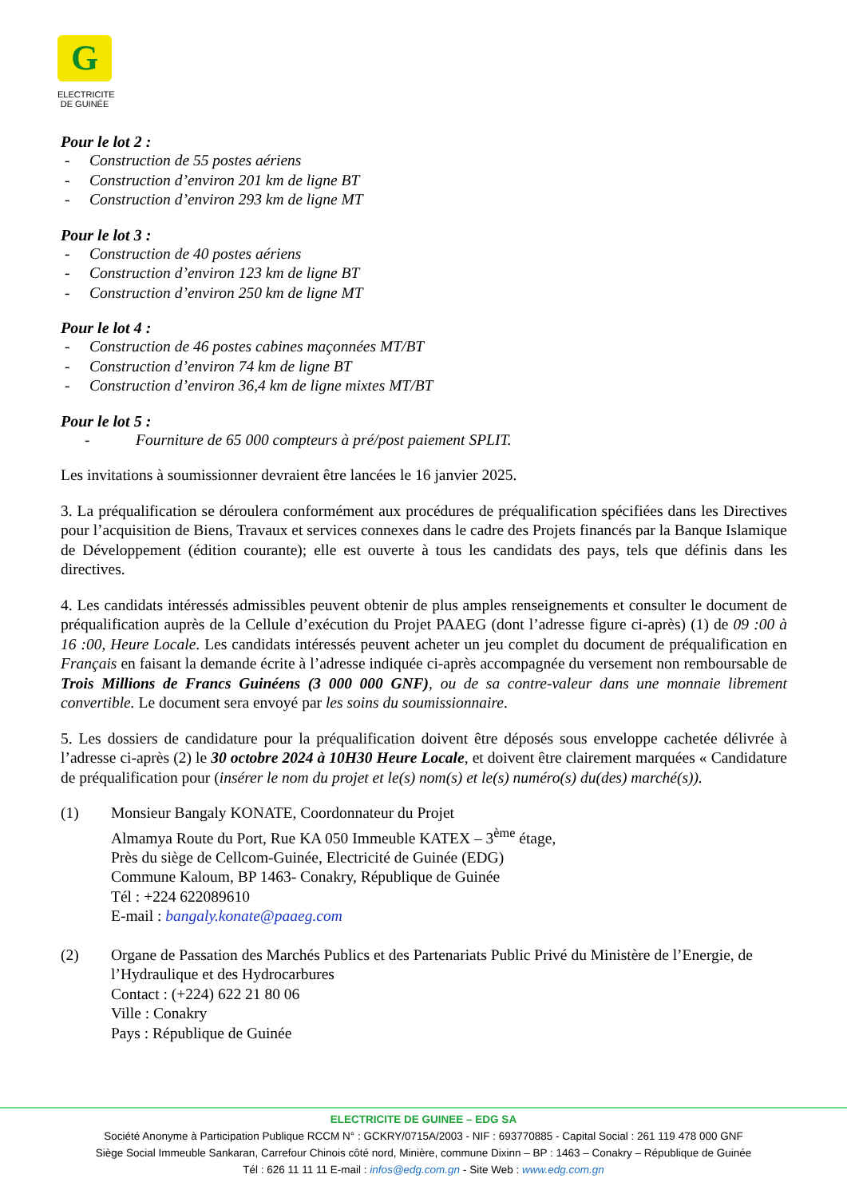G
ELECTRICITE
DE GUINÉE
Pour le lot 2 :
- Construction de 55 postes aériens
- Construction d’environ 201 km de ligne BT
- Construction d’environ 293 km de ligne MT
Pour le lot 3 :
- Construction de 40 postes aériens
- Construction d’environ 123 km de ligne BT
- Construction d’environ 250 km de ligne MT
Pour le lot 4 :
- Construction de 46 postes cabines maçonnées MT/BT
- Construction d’environ 74 km de ligne BT
- Construction d’environ 36,4 km de ligne mixtes MT/BT
Pour le lot 5 :
- Fourniture de 65 000 compteurs à pré/post paiement SPLIT.
Les invitations à soumissionner devraient être lancées le 16 janvier 2025.
3. La préqualification se déroulera conformément aux procédures de préqualification spécifiées dans les Directives pour l’acquisition de Biens, Travaux et services connexes dans le cadre des Projets financés par la Banque Islamique de Développement (édition courante); elle est ouverte à tous les candidats des pays, tels que définis dans les directives.
4. Les candidats intéressés admissibles peuvent obtenir de plus amples renseignements et consulter le document de préqualification auprès de la Cellule d’exécution du Projet PAAEG (dont l’adresse figure ci-après) (1) de 09 :00 à 16 :00, Heure Locale. Les candidats intéressés peuvent acheter un jeu complet du document de préqualification en Français en faisant la demande écrite à l’adresse indiquée ci-après accompagnée du versement non remboursable de Trois Millions de Francs Guinéens (3 000 000 GNF), ou de sa contre-valeur dans une monnaie librement convertible. Le document sera envoyé par les soins du soumissionnaire.
5. Les dossiers de candidature pour la préqualification doivent être déposés sous enveloppe cachetée délivrée à l’adresse ci-après (2) le 30 octobre 2024 à 10H30 Heure Locale, et doivent être clairement marquées « Candidature de préqualification pour (insérer le nom du projet et le(s) nom(s) et le(s) numéro(s) du(des) marché(s)).
(1) Monsieur Bangaly KONATE, Coordonnateur du Projet
Almamya Route du Port, Rue KA 050 Immeuble KATEX – 3<sup>ème</sup> étage,
Près du siège de Cellcom-Guinée, Electricité de Guinée (EDG)
Commune Kaloum, BP 1463- Conakry, République de Guinée
Tél : +224 622089610
E-mail : bangaly.konate@paaeg.com
(2) Organe de Passation des Marchés Publics et des Partenariats Public Privé du Ministère de l’Energie, de l’Hydraulique et des Hydrocarbures
Contact : (+224) 622 21 80 06
Ville : Conakry
Pays : République de Guinée
ELECTRICITE DE GUINEE – EDG SA
Société Anonyme à Participation Publique RCCM N° : GCKRY/0715A/2003 - NIF : 693770885 - Capital Social : 261 119 478 000 GNF
Siège Social Immeuble Sankaran, Carrefour Chinois côté nord, Minière, commune Dixinn – BP : 1463 – Conakry – République de Guinée
Tél : 626 11 11 11 E-mail : infos@edg.com.gn - Site Web : www.edg.com.gn